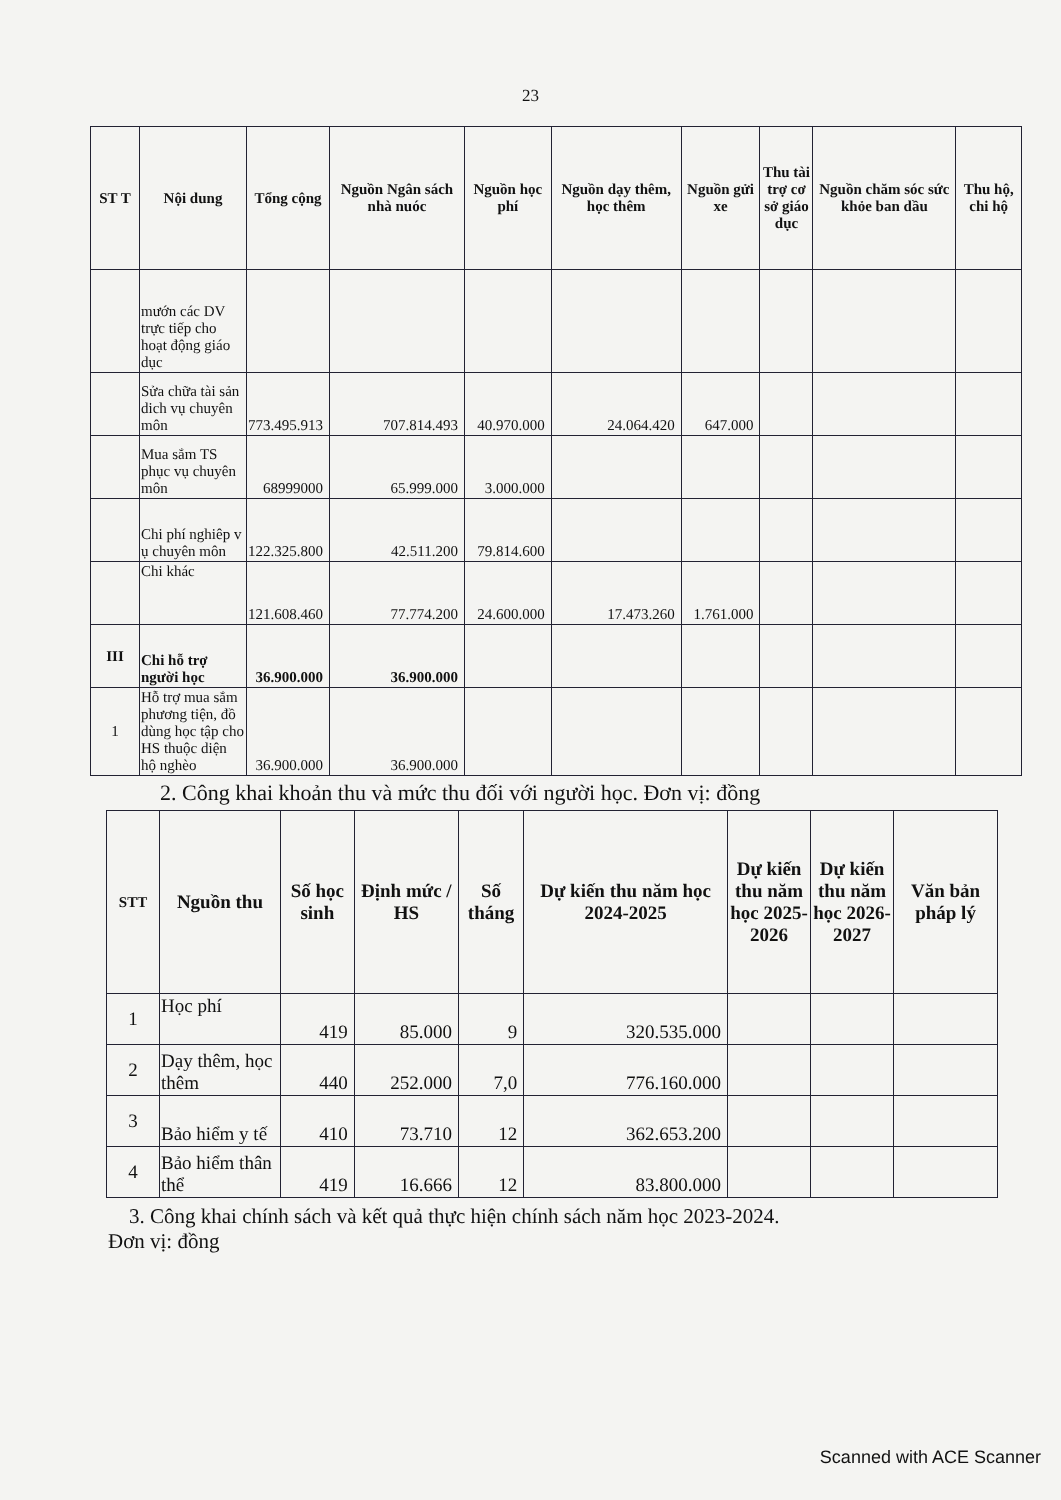23
| ST T | Nội dung | Tổng cộng | Nguồn Ngân sách nhà nuóc | Nguồn học phí | Nguồn dạy thêm, học thêm | Nguồn gửi xe | Thu tài trợ cơ sở giáo dục | Nguồn chăm sóc sức khỏe ban dầu | Thu hộ, chi hộ |
| --- | --- | --- | --- | --- | --- | --- | --- | --- | --- |
| | mướn các DV trực tiếp cho hoạt động giáo dục | | | | | | | | |
| | Sửa chữa tài sản dich vụ chuyên môn | 773.495.913 | 707.814.493 | 40.970.000 | 24.064.420 | 647.000 | | | |
| | Mua sắm TS phục vụ chuyên môn | 68999000 | 65.999.000 | 3.000.000 | | | | | |
| | Chi phí nghiêp v ụ chuyên môn | 122.325.800 | 42.511.200 | 79.814.600 | | | | | |
| | Chi khác | 121.608.460 | 77.774.200 | 24.600.000 | 17.473.260 | 1.761.000 | | | |
| III | Chi hỗ trợ người học | 36.900.000 | 36.900.000 | | | | | | |
| 1 | Hỗ trợ mua sắm phương tiện, đồ dùng học tập cho HS thuộc diện hộ nghèo | 36.900.000 | 36.900.000 | | | | | | |
2. Công khai khoản thu và mức thu đối với người học. Đơn vị: đồng
| STT | Nguồn thu | Số học sinh | Định mức / HS | Số tháng | Dự kiến thu năm học 2024-2025 | Dự kiến thu năm học 2025-2026 | Dự kiến thu năm học 2026-2027 | Văn bản pháp lý |
| --- | --- | --- | --- | --- | --- | --- | --- | --- |
| 1 | Học phí | 419 | 85.000 | 9 | 320.535.000 | | | |
| 2 | Dạy thêm, học thêm | 440 | 252.000 | 7,0 | 776.160.000 | | | |
| 3 | Bảo hiểm y tế | 410 | 73.710 | 12 | 362.653.200 | | | |
| 4 | Bảo hiểm thân thể | 419 | 16.666 | 12 | 83.800.000 | | | |
3. Công khai chính sách và kết quả thực hiện chính sách năm học 2023-2024.
Đơn vị: đồng
Scanned with ACE Scanner